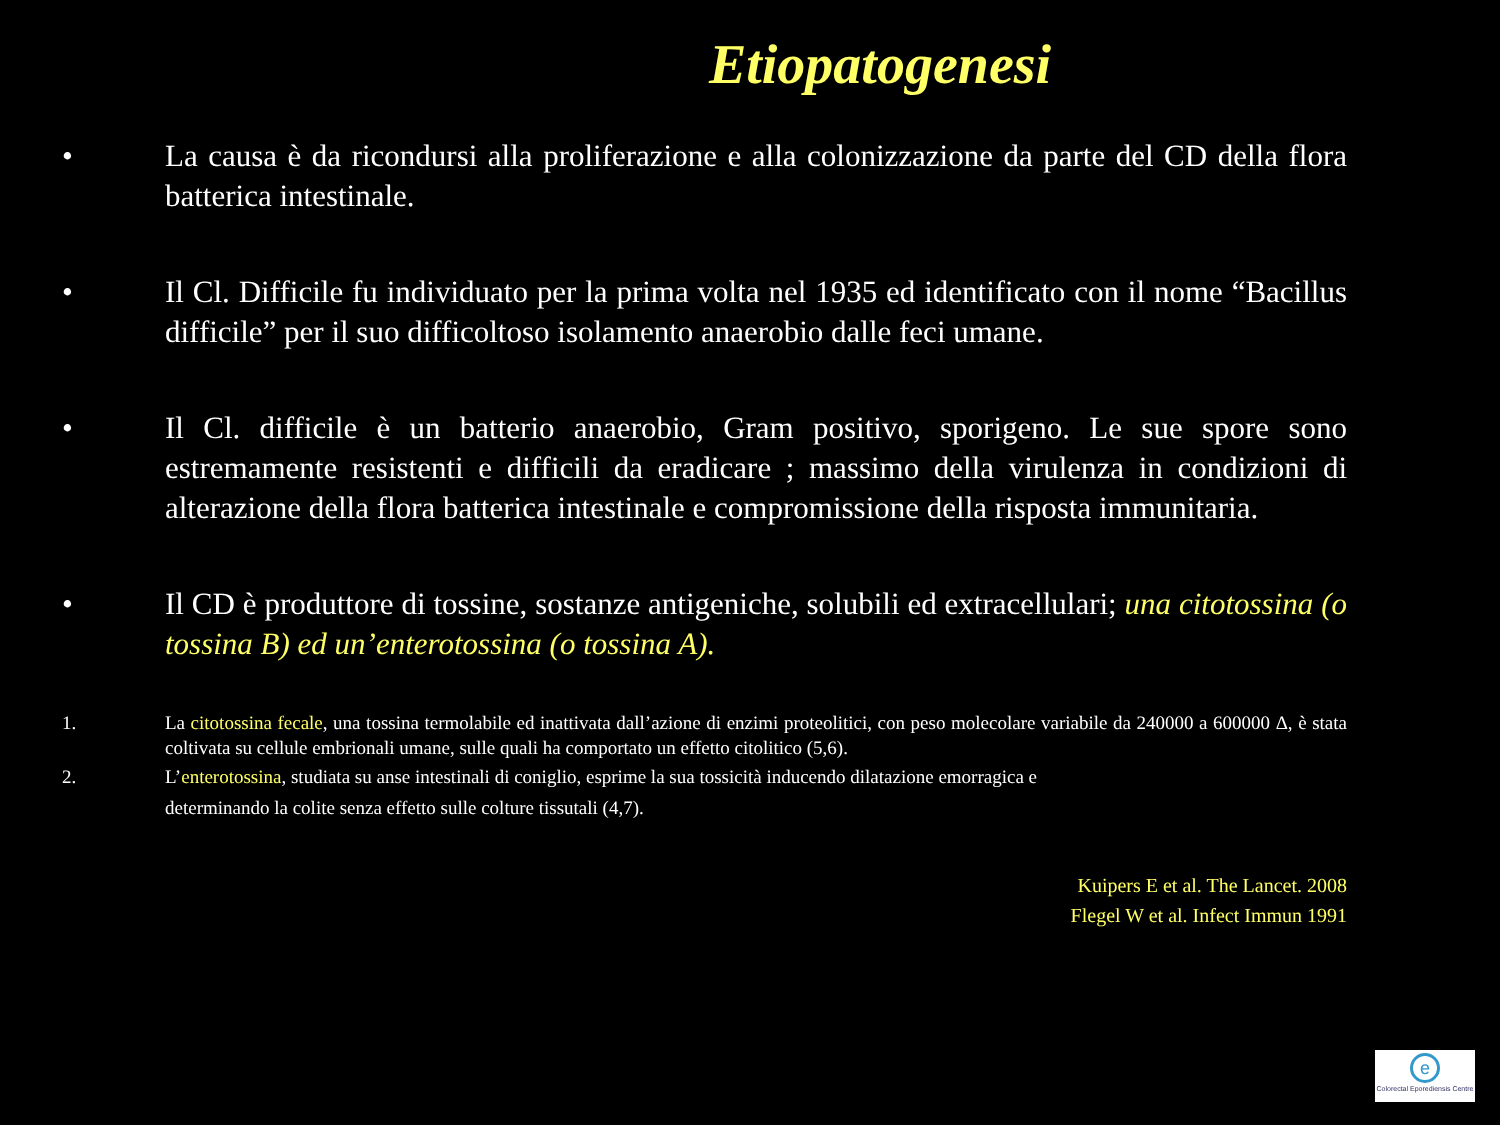Etiopatogenesi
• La causa è da ricondursi alla proliferazione e alla colonizzazione da parte del CD della flora batterica intestinale.
• Il Cl. Difficile fu individuato per la prima volta nel 1935 ed identificato con il nome “Bacillus difficile” per il suo difficoltoso isolamento anaerobio dalle feci umane.
• Il Cl. difficile è un batterio anaerobio, Gram positivo, sporigeno. Le sue spore sono estremamente resistenti e difficili da eradicare ; massimo della virulenza in condizioni di alterazione della flora batterica intestinale e compromissione della risposta immunitaria.
• Il CD è produttore di tossine, sostanze antigeniche, solubili ed extracellulari; una citotossina (o tossina B) ed un’enterotossina (o tossina A).
1. La citotossina fecale, una tossina termolabile ed inattivata dall’azione di enzimi proteolitici, con peso molecolare variabile da 240000 a 600000 Δ, è stata coltivata su cellule embrionali umane, sulle quali ha comportato un effetto citolitico (5,6).
2. L’enterotossina, studiata su anse intestinali di coniglio, esprime la sua tossicità inducendo dilatazione emorragica e
determinando la colite senza effetto sulle colture tissutali (4,7).
Kuipers E et al. The Lancet. 2008
Flegel W et al. Infect Immun 1991
e
Colorectal Eporediensis Centre